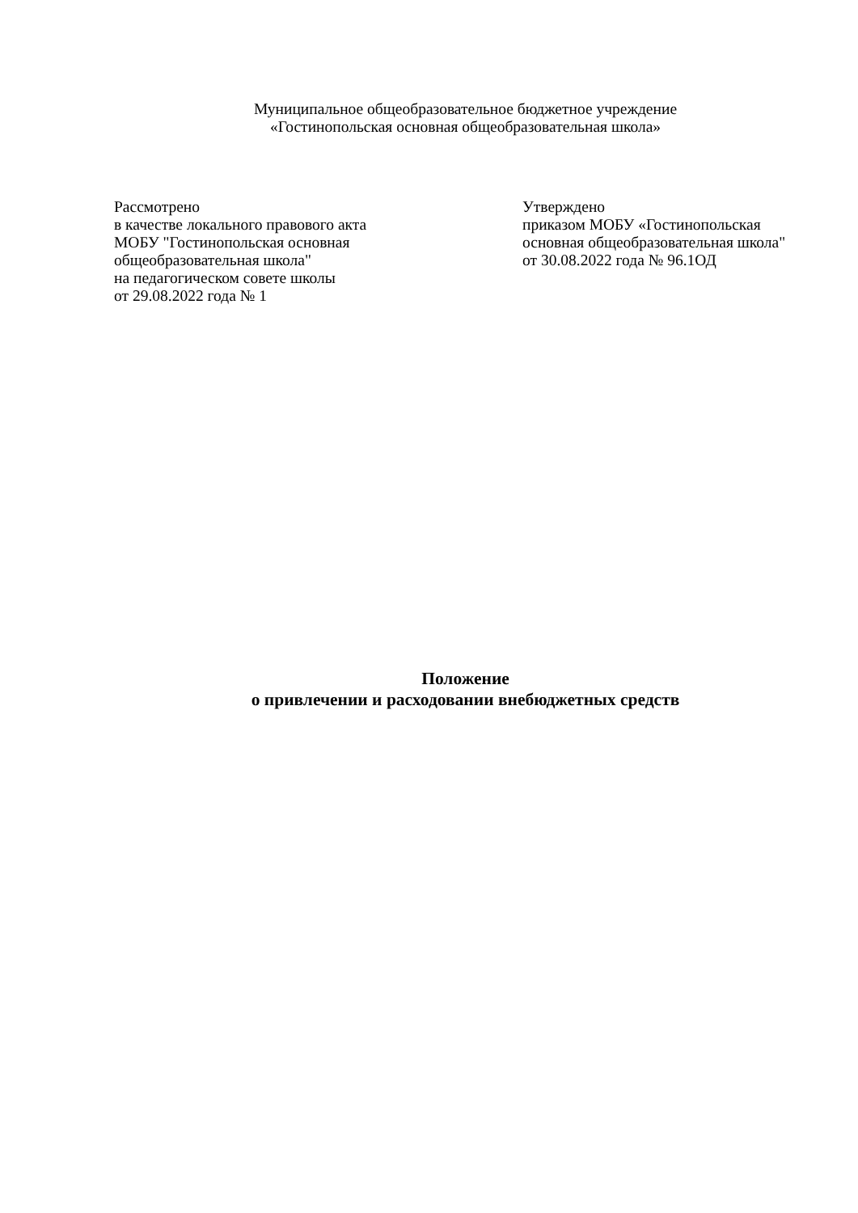Муниципальное общеобразовательное бюджетное учреждение
«Гостинопольская основная общеобразовательная школа»
Рассмотрено
в качестве локального правового акта
МОБУ "Гостинопольская основная
общеобразовательная школа"
на педагогическом совете школы
от 29.08.2022 года № 1
Утверждено
приказом МОБУ «Гостинопольская
основная общеобразовательная школа"
от 30.08.2022 года № 96.1ОД
Положение
о привлечении и расходовании внебюджетных средств